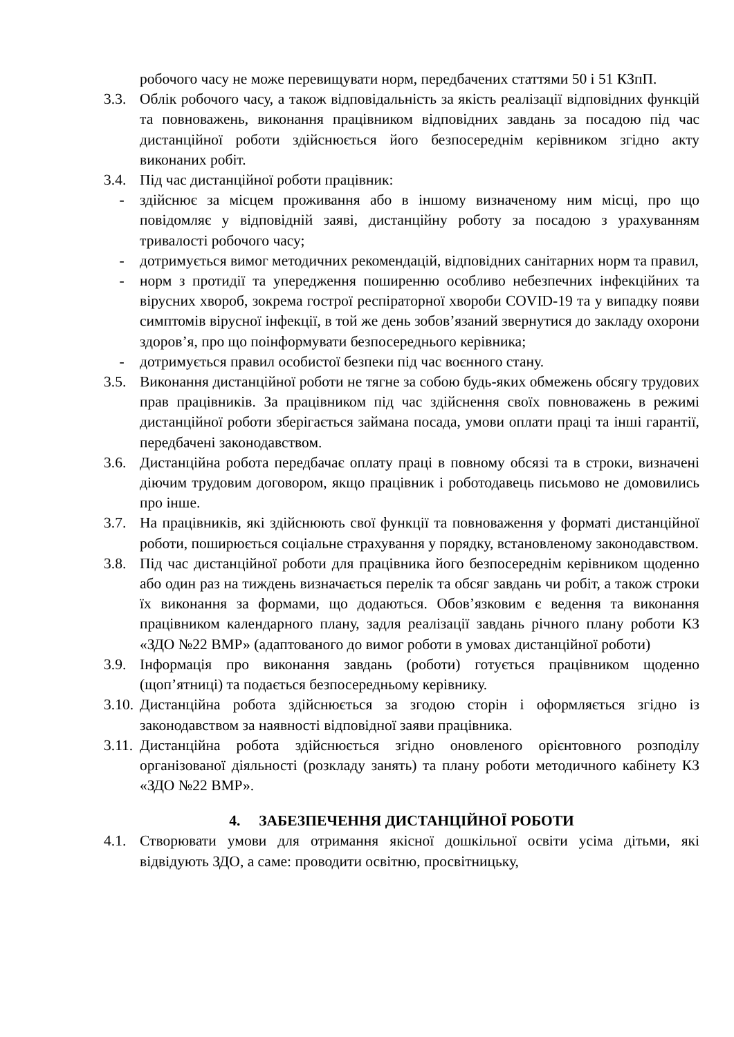робочого часу не може перевищувати норм, передбачених статтями 50 і 51 КЗпП.
3.3. Облік робочого часу, а також відповідальність за якість реалізації відповідних функцій та повноважень, виконання працівником відповідних завдань за посадою під час дистанційної роботи здійснюється його безпосереднім керівником згідно акту виконаних робіт.
3.4. Під час дистанційної роботи працівник:
- здійснює за місцем проживання або в іншому визначеному ним місці, про що повідомляє у відповідній заяві, дистанційну роботу за посадою з урахуванням тривалості робочого часу;
- дотримується вимог методичних рекомендацій, відповідних санітарних норм та правил,
- норм з протидії та упередження поширенню особливо небезпечних інфекційних та вірусних хвороб, зокрема гострої респіраторної хвороби COVID-19 та у випадку появи симптомів вірусної інфекції, в той же день зобов’язаний звернутися до закладу охорони здоров’я, про що поінформувати безпосереднього керівника;
- дотримується правил особистої безпеки під час воєнного стану.
3.5. Виконання дистанційної роботи не тягне за собою будь-яких обмежень обсягу трудових прав працівників. За працівником під час здійснення своїх повноважень в режимі дистанційної роботи зберігається займана посада, умови оплати праці та інші гарантії, передбачені законодавством.
3.6. Дистанційна робота передбачає оплату праці в повному обсязі та в строки, визначені діючим трудовим договором, якщо працівник і роботодавець письмово не домовились про інше.
3.7. На працівників, які здійснюють свої функції та повноваження у форматі дистанційної роботи, поширюється соціальне страхування у порядку, встановленому законодавством.
3.8. Під час дистанційної роботи для працівника його безпосереднім керівником щоденно або один раз на тиждень визначається перелік та обсяг завдань чи робіт, а також строки їх виконання за формами, що додаються. Обов’язковим є ведення та виконання працівником календарного плану, задля реалізації завдань річного плану роботи КЗ «ЗДО №22 ВМР» (адаптованого до вимог роботи в умовах дистанційної роботи)
3.9. Інформація про виконання завдань (роботи) готується працівником щоденно (щоп’ятниці) та подається безпосередньому керівнику.
3.10. Дистанційна робота здійснюється за згодою сторін і оформляється згідно із законодавством за наявності відповідної заяви працівника.
3.11. Дистанційна робота здійснюється згідно оновленого орієнтовного розподілу організованої діяльності (розкладу занять) та плану роботи методичного кабінету КЗ «ЗДО №22 ВМР».
4. ЗАБЕЗПЕЧЕННЯ ДИСТАНЦІЙНОЇ РОБОТИ
4.1. Створювати умови для отримання якісної дошкільної освіти усіма дітьми, які відвідують ЗДО, а саме: проводити освітню, просвітницьку,